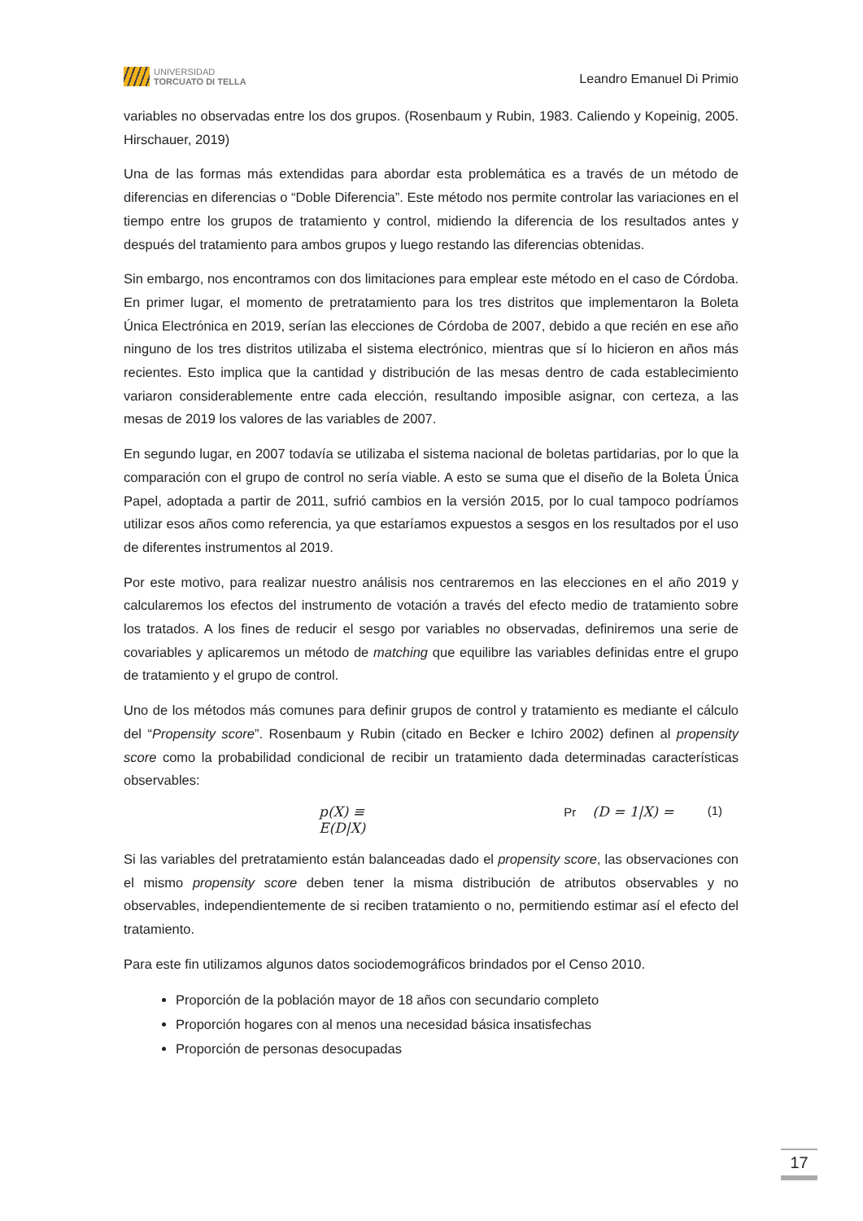UNIVERSIDAD
TORCUATO DI TELLA
Leandro Emanuel Di Primio
variables no observadas entre los dos grupos. (Rosenbaum y Rubin, 1983. Caliendo y Kopeinig, 2005. Hirschauer, 2019)
Una de las formas más extendidas para abordar esta problemática es a través de un método de diferencias en diferencias o “Doble Diferencia”. Este método nos permite controlar las variaciones en el tiempo entre los grupos de tratamiento y control, midiendo la diferencia de los resultados antes y después del tratamiento para ambos grupos y luego restando las diferencias obtenidas.
Sin embargo, nos encontramos con dos limitaciones para emplear este método en el caso de Córdoba. En primer lugar, el momento de pretratamiento para los tres distritos que implementaron la Boleta Única Electrónica en 2019, serían las elecciones de Córdoba de 2007, debido a que recién en ese año ninguno de los tres distritos utilizaba el sistema electrónico, mientras que sí lo hicieron en años más recientes. Esto implica que la cantidad y distribución de las mesas dentro de cada establecimiento variaron considerablemente entre cada elección, resultando imposible asignar, con certeza, a las mesas de 2019 los valores de las variables de 2007.
En segundo lugar, en 2007 todavía se utilizaba el sistema nacional de boletas partidarias, por lo que la comparación con el grupo de control no sería viable. A esto se suma que el diseño de la Boleta Única Papel, adoptada a partir de 2011, sufrió cambios en la versión 2015, por lo cual tampoco podríamos utilizar esos años como referencia, ya que estaríamos expuestos a sesgos en los resultados por el uso de diferentes instrumentos al 2019.
Por este motivo, para realizar nuestro análisis nos centraremos en las elecciones en el año 2019 y calcularemos los efectos del instrumento de votación a través del efecto medio de tratamiento sobre los tratados. A los fines de reducir el sesgo por variables no observadas, definiremos una serie de covariables y aplicaremos un método de matching que equilibre las variables definidas entre el grupo de tratamiento y el grupo de control.
Uno de los métodos más comunes para definir grupos de control y tratamiento es mediante el cálculo del “Propensity score”. Rosenbaum y Rubin (citado en Becker e Ichiro 2002) definen al propensity score como la probabilidad condicional de recibir un tratamiento dada determinadas características observables:
p(X) ≡ Pr (D = 1|X) = E(D|X) (1)
Si las variables del pretratamiento están balanceadas dado el propensity score, las observaciones con el mismo propensity score deben tener la misma distribución de atributos observables y no observables, independientemente de si reciben tratamiento o no, permitiendo estimar así el efecto del tratamiento.
Para este fin utilizamos algunos datos sociodemográficos brindados por el Censo 2010.
Proporción de la población mayor de 18 años con secundario completo
Proporción hogares con al menos una necesidad básica insatisfechas
Proporción de personas desocupadas
17